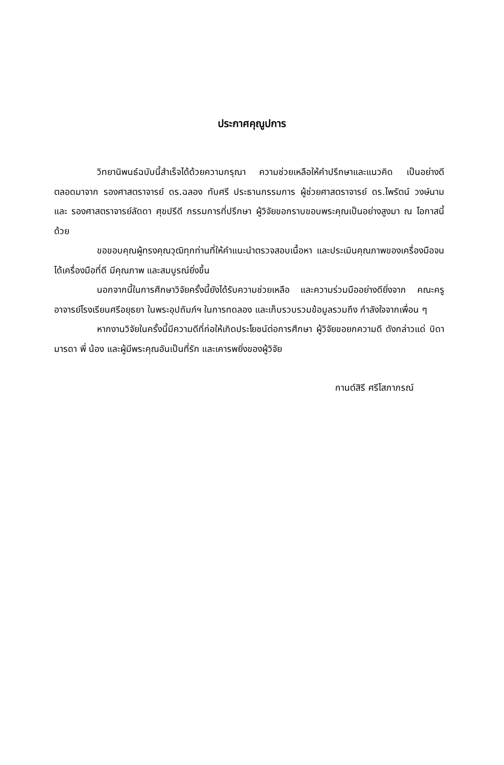ประกาศคุณูปการ
วิทยานิพนธ์ฉบับนี้สำเร็จได้ด้วยความกรุณา ความช่วยเหลือให้คำปรึกษาและแนวคิด เป็นอย่างดีตลอดมาจาก รองศาสตราจารย์ ดร.ฉลอง ทับศรี ประธานกรรมการ ผู้ช่วยศาสตราจารย์ ดร.ไพรัตน์ วงษ์นาม และ รองศาสตราจารย์ลัดดา ศุขปรีดี กรรมการที่ปรึกษา ผู้วิจัยขอกราบขอบพระคุณเป็นอย่างสูงมา ณ โอกาสนี้ด้วย
ขอขอบคุณผู้ทรงคุณวุฒิทุกท่านที่ให้คำแนะนำตรวจสอบเนื้อหา และประเมินคุณภาพของเครื่องมือจนได้เครื่องมือที่ดี มีคุณภาพ และสมบูรณ์ยิ่งขึ้น
นอกจากนี้ในการศึกษาวิจัยครั้งนี้ยังได้รับความช่วยเหลือ และความร่วมมืออย่างดียิ่งจาก คณะครูอาจารย์โรงเรียนศรีอยุธยา ในพระอุปถัมภ์ฯ ในการทดลอง และเก็บรวบรวมข้อมูลรวมถึง กำลังใจจากเพื่อน ๆ
หากงานวิจัยในครั้งนี้มีความดีที่ก่อให้เกิดประโยชน์ต่อการศึกษา ผู้วิจัยขอยกความดี ดังกล่าวแด่ บิดา มารดา พี่ น้อง และผู้มีพระคุณอันเป็นที่รัก และเคารพยิ่งของผู้วิจัย
กานต์สิรี ศรีโสภาภรณ์